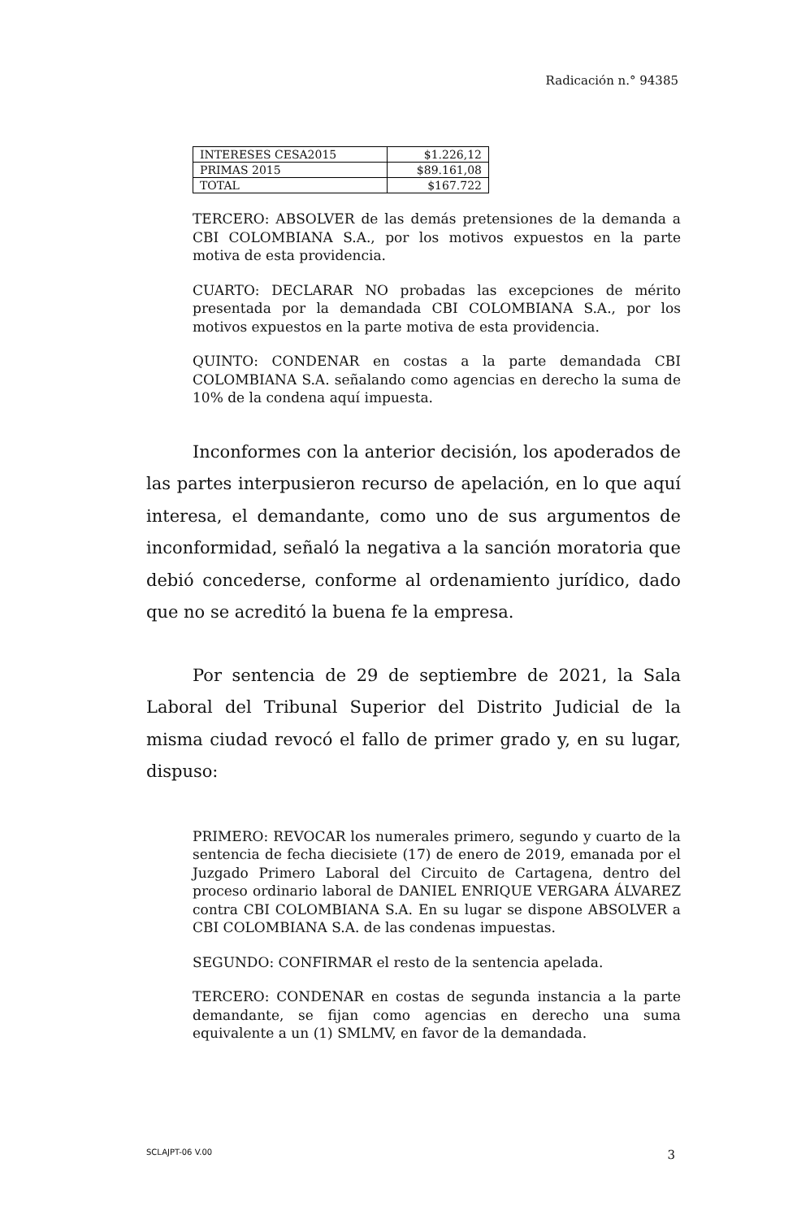Radicación n.° 94385
| INTERESES CESA2015 | $1.226,12 |
| PRIMAS 2015 | $89.161,08 |
| TOTAL | $167.722 |
TERCERO: ABSOLVER de las demás pretensiones de la demanda a CBI COLOMBIANA S.A., por los motivos expuestos en la parte motiva de esta providencia.
CUARTO: DECLARAR NO probadas las excepciones de mérito presentada por la demandada CBI COLOMBIANA S.A., por los motivos expuestos en la parte motiva de esta providencia.
QUINTO: CONDENAR en costas a la parte demandada CBI COLOMBIANA S.A. señalando como agencias en derecho la suma de 10% de la condena aquí impuesta.
Inconformes con la anterior decisión, los apoderados de las partes interpusieron recurso de apelación, en lo que aquí interesa, el demandante, como uno de sus argumentos de inconformidad, señaló la negativa a la sanción moratoria que debió concederse, conforme al ordenamiento jurídico, dado que no se acreditó la buena fe la empresa.
Por sentencia de 29 de septiembre de 2021, la Sala Laboral del Tribunal Superior del Distrito Judicial de la misma ciudad revocó el fallo de primer grado y, en su lugar, dispuso:
PRIMERO: REVOCAR los numerales primero, segundo y cuarto de la sentencia de fecha diecisiete (17) de enero de 2019, emanada por el Juzgado Primero Laboral del Circuito de Cartagena, dentro del proceso ordinario laboral de DANIEL ENRIQUE VERGARA ÁLVAREZ contra CBI COLOMBIANA S.A. En su lugar se dispone ABSOLVER a CBI COLOMBIANA S.A. de las condenas impuestas.
SEGUNDO: CONFIRMAR el resto de la sentencia apelada.
TERCERO: CONDENAR en costas de segunda instancia a la parte demandante, se fijan como agencias en derecho una suma equivalente a un (1) SMLMV, en favor de la demandada.
SCLAJPT-06 V.00 3